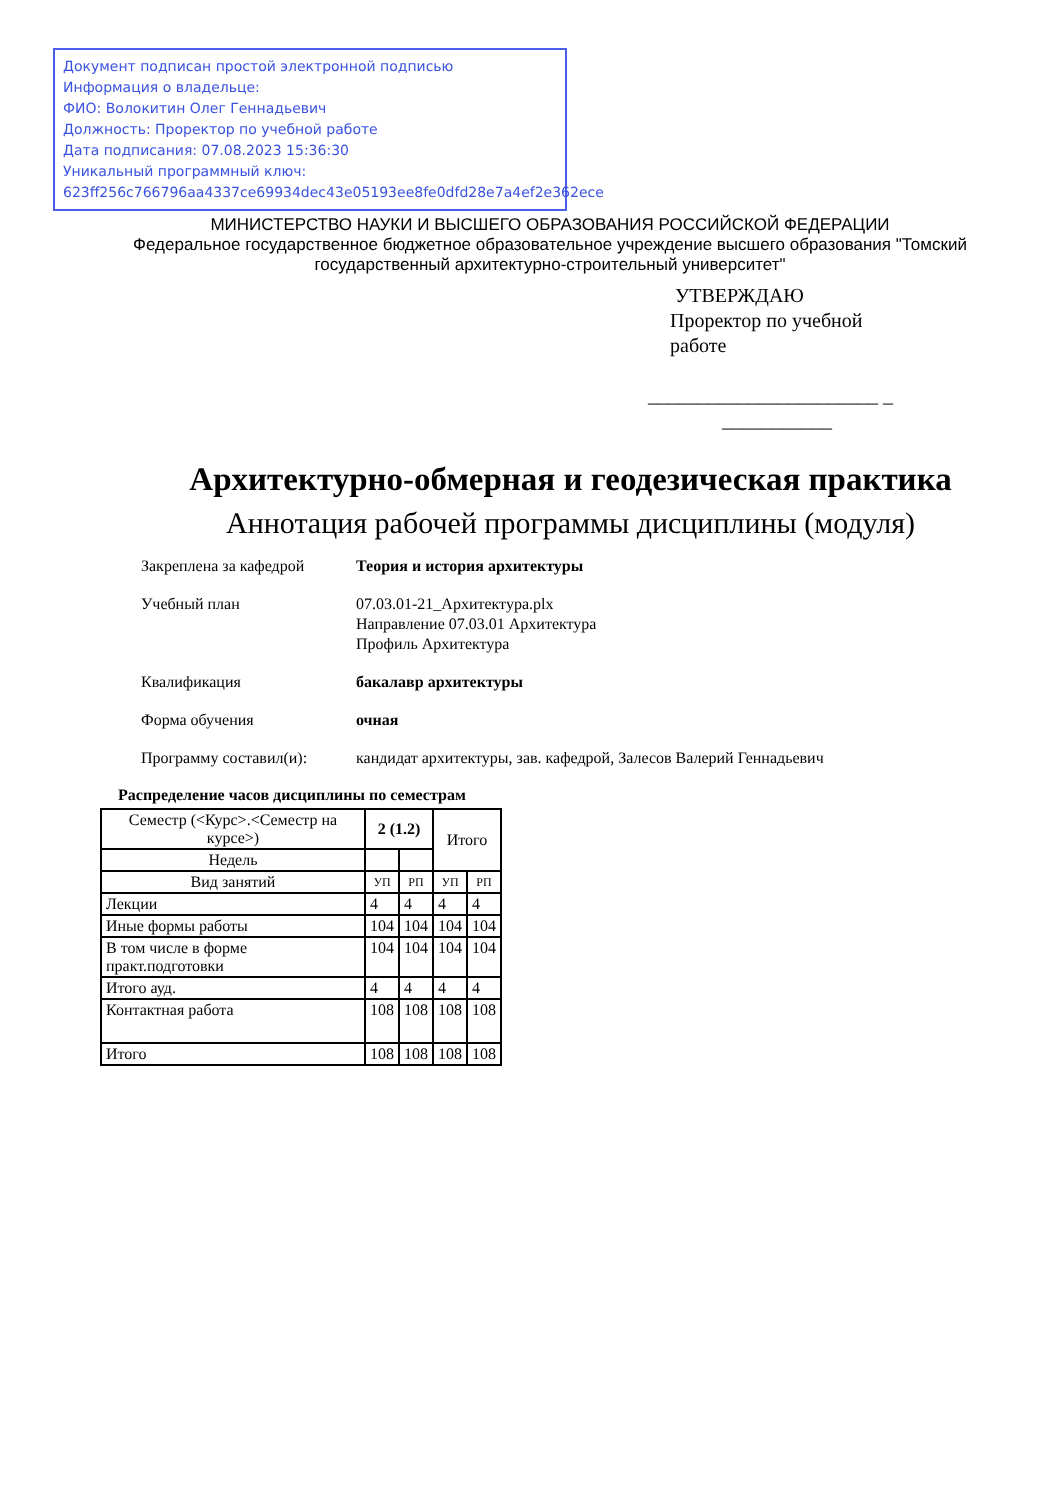Документ подписан простой электронной подписью
Информация о владельце:
ФИО: Волокитин Олег Геннадьевич
Должность: Проректор по учебной работе
Дата подписания: 07.08.2023 15:36:30
Уникальный программный ключ:
623ff256c766796aa4337ce69934dec43e05193ee8fe0dfd28e7a4ef2e362ece
МИНИСТЕРСТВО НАУКИ И ВЫСШЕГО ОБРАЗОВАНИЯ РОССИЙСКОЙ ФЕДЕРАЦИИ
Федеральное государственное бюджетное образовательное учреждение высшего образования "Томский государственный архитектурно-строительный университет"
УТВЕРЖДАЮ
Проректор по учебной
работе
_______________________ _
___________
Архитектурно-обмерная и геодезическая практика
Аннотация рабочей программы дисциплины (модуля)
Закреплена за кафедрой Теория и история архитектуры
Учебный план 07.03.01-21_Архитектура.plx
Направление 07.03.01 Архитектура
Профиль Архитектура
Квалификация бакалавр архитектуры
Форма обучения очная
Программу составил(и): кандидат архитектуры, зав. кафедрой, Залесов Валерий Геннадьевич
Распределение часов дисциплины по семестрам
| Семестр (<Курс>.<Семестр на курсе>) | 2 (1.2) | | Итого | |
| --- | --- | --- | --- | --- |
| Недель | | | | |
| Вид занятий | УП | РП | УП | РП |
| Лекции | 4 | 4 | 4 | 4 |
| Иные формы работы | 104 | 104 | 104 | 104 |
| В том числе в форме практ.подготовки | 104 | 104 | 104 | 104 |
| Итого ауд. | 4 | 4 | 4 | 4 |
| Контактная работа | 108 | 108 | 108 | 108 |
| Итого | 108 | 108 | 108 | 108 |